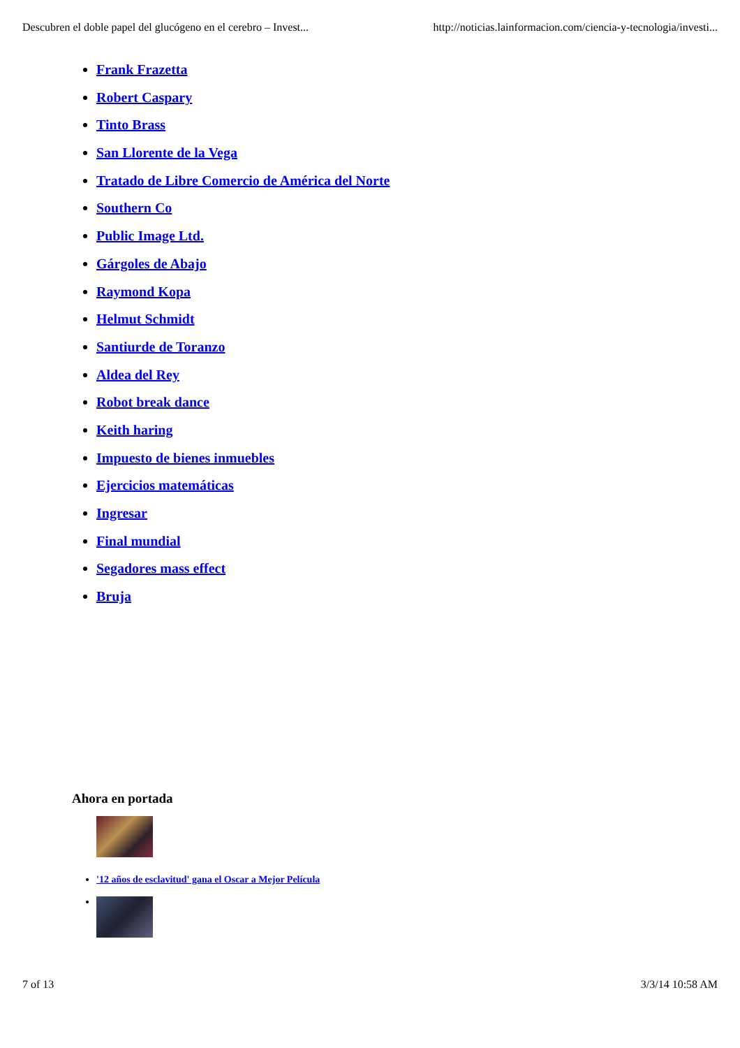Descubren el doble papel del glucógeno en el cerebro – Invest... http://noticias.lainformacion.com/ciencia-y-tecnologia/investi...
Frank Frazetta
Robert Caspary
Tinto Brass
San Llorente de la Vega
Tratado de Libre Comercio de América del Norte
Southern Co
Public Image Ltd.
Gárgoles de Abajo
Raymond Kopa
Helmut Schmidt
Santiurde de Toranzo
Aldea del Rey
Robot break dance
Keith haring
Impuesto de bienes inmuebles
Ejercicios matemáticas
Ingresar
Final mundial
Segadores mass effect
Bruja
Ahora en portada
'12 años de esclavitud' gana el Oscar a Mejor Película
7 of 13 3/3/14 10:58 AM